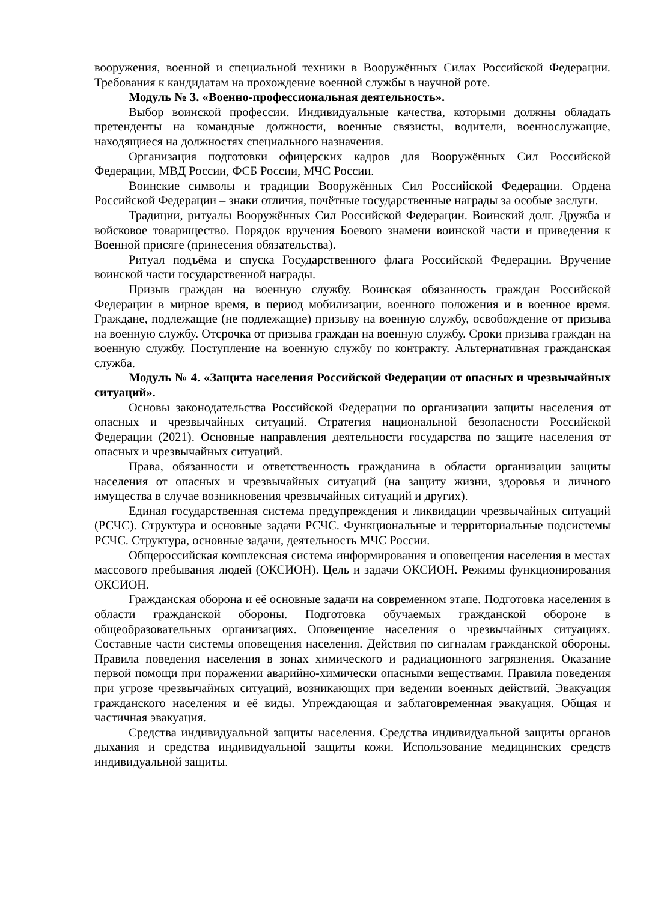вооружения, военной и специальной техники в Вооружённых Силах Российской Федерации. Требования к кандидатам на прохождение военной службы в научной роте.
Модуль № 3. «Военно-профессиональная деятельность».
Выбор воинской профессии. Индивидуальные качества, которыми должны обладать претенденты на командные должности, военные связисты, водители, военнослужащие, находящиеся на должностях специального назначения.
Организация подготовки офицерских кадров для Вооружённых Сил Российской Федерации, МВД России, ФСБ России, МЧС России.
Воинские символы и традиции Вооружённых Сил Российской Федерации. Ордена Российской Федерации – знаки отличия, почётные государственные награды за особые заслуги.
Традиции, ритуалы Вооружённых Сил Российской Федерации. Воинский долг. Дружба и войсковое товарищество. Порядок вручения Боевого знамени воинской части и приведения к Военной присяге (принесения обязательства).
Ритуал подъёма и спуска Государственного флага Российской Федерации. Вручение воинской части государственной награды.
Призыв граждан на военную службу. Воинская обязанность граждан Российской Федерации в мирное время, в период мобилизации, военного положения и в военное время. Граждане, подлежащие (не подлежащие) призыву на военную службу, освобождение от призыва на военную службу. Отсрочка от призыва граждан на военную службу. Сроки призыва граждан на военную службу. Поступление на военную службу по контракту. Альтернативная гражданская служба.
Модуль № 4. «Защита населения Российской Федерации от опасных и чрезвычайных ситуаций».
Основы законодательства Российской Федерации по организации защиты населения от опасных и чрезвычайных ситуаций. Стратегия национальной безопасности Российской Федерации (2021). Основные направления деятельности государства по защите населения от опасных и чрезвычайных ситуаций.
Права, обязанности и ответственность гражданина в области организации защиты населения от опасных и чрезвычайных ситуаций (на защиту жизни, здоровья и личного имущества в случае возникновения чрезвычайных ситуаций и других).
Единая государственная система предупреждения и ликвидации чрезвычайных ситуаций (РСЧС). Структура и основные задачи РСЧС. Функциональные и территориальные подсистемы РСЧС. Структура, основные задачи, деятельность МЧС России.
Общероссийская комплексная система информирования и оповещения населения в местах массового пребывания людей (ОКСИОН). Цель и задачи ОКСИОН. Режимы функционирования ОКСИОН.
Гражданская оборона и её основные задачи на современном этапе. Подготовка населения в области гражданской обороны. Подготовка обучаемых гражданской обороне в общеобразовательных организациях. Оповещение населения о чрезвычайных ситуациях. Составные части системы оповещения населения. Действия по сигналам гражданской обороны. Правила поведения населения в зонах химического и радиационного загрязнения. Оказание первой помощи при поражении аварийно-химически опасными веществами. Правила поведения при угрозе чрезвычайных ситуаций, возникающих при ведении военных действий. Эвакуация гражданского населения и её виды. Упреждающая и заблаговременная эвакуация. Общая и частичная эвакуация.
Средства индивидуальной защиты населения. Средства индивидуальной защиты органов дыхания и средства индивидуальной защиты кожи. Использование медицинских средств индивидуальной защиты.